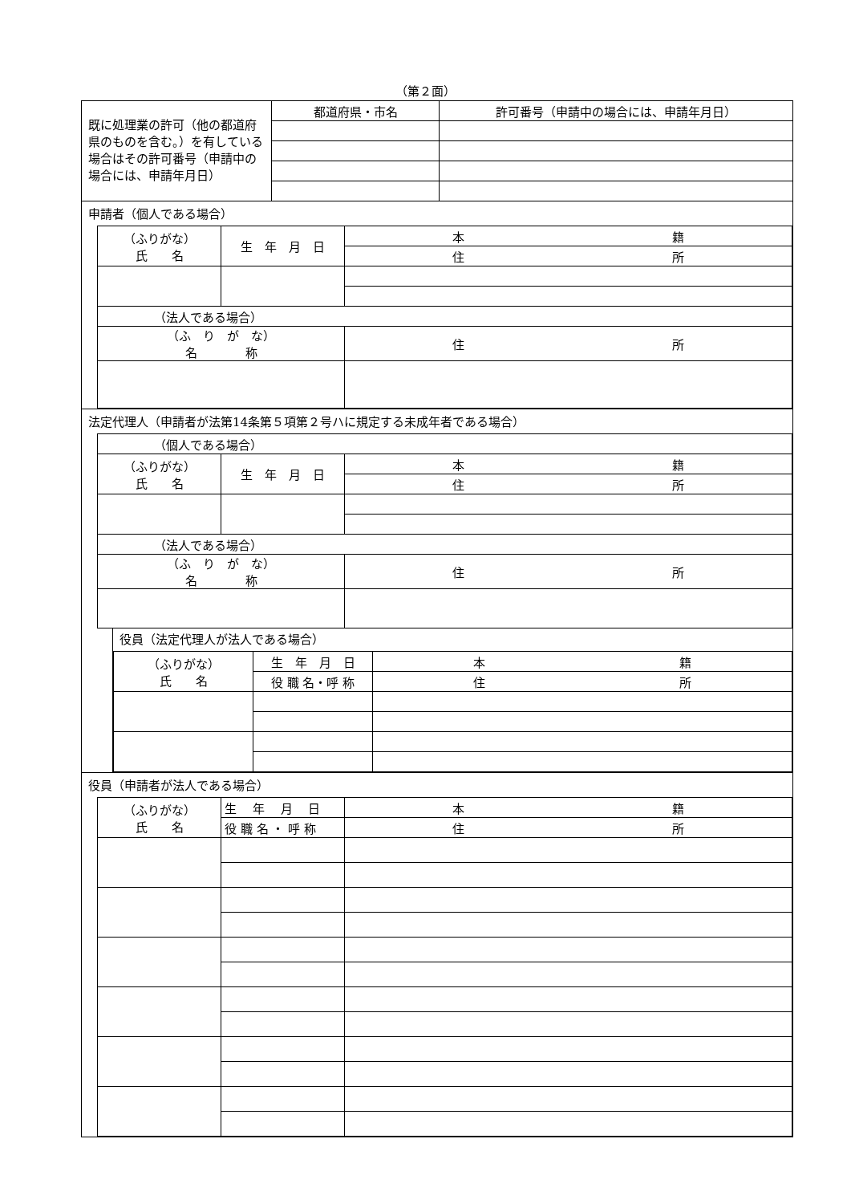（第２面）
| 既に処理業の許可（他の都道府県のものを含む。）を有している場合はその許可番号（申請中の場合には、申請年月日） | 都道府県・市名 | 許可番号（申請中の場合には、申請年月日） |
申請者（個人である場合）
| （ふりがな） 氏 名 | 生 年 月 日 | 本 籍 |
| | | 住 所 |
| （法人である場合） | | |
| （ふ り が な） 名 称 | | 住 所 |
法定代理人（申請者が法第14条第５項第２号ハに規定する未成年者である場合）
| （個人である場合） | | |
| （ふりがな） 氏 名 | 生 年 月 日 | 本 籍 |
| | | 住 所 |
| （法人である場合） | | |
| （ふ り が な） 名 称 | | 住 所 |
役員（法定代理人が法人である場合）
| （ふりがな） 氏 名 | 生 年 月 日 | 本 籍 |
| | 役 職 名・呼 称 | 住 所 |
役員（申請者が法人である場合）
| （ふりがな） 氏 名 | 生 年 月 日 | 本 籍 |
| | 役 職 名 ・ 呼 称 | 住 所 |